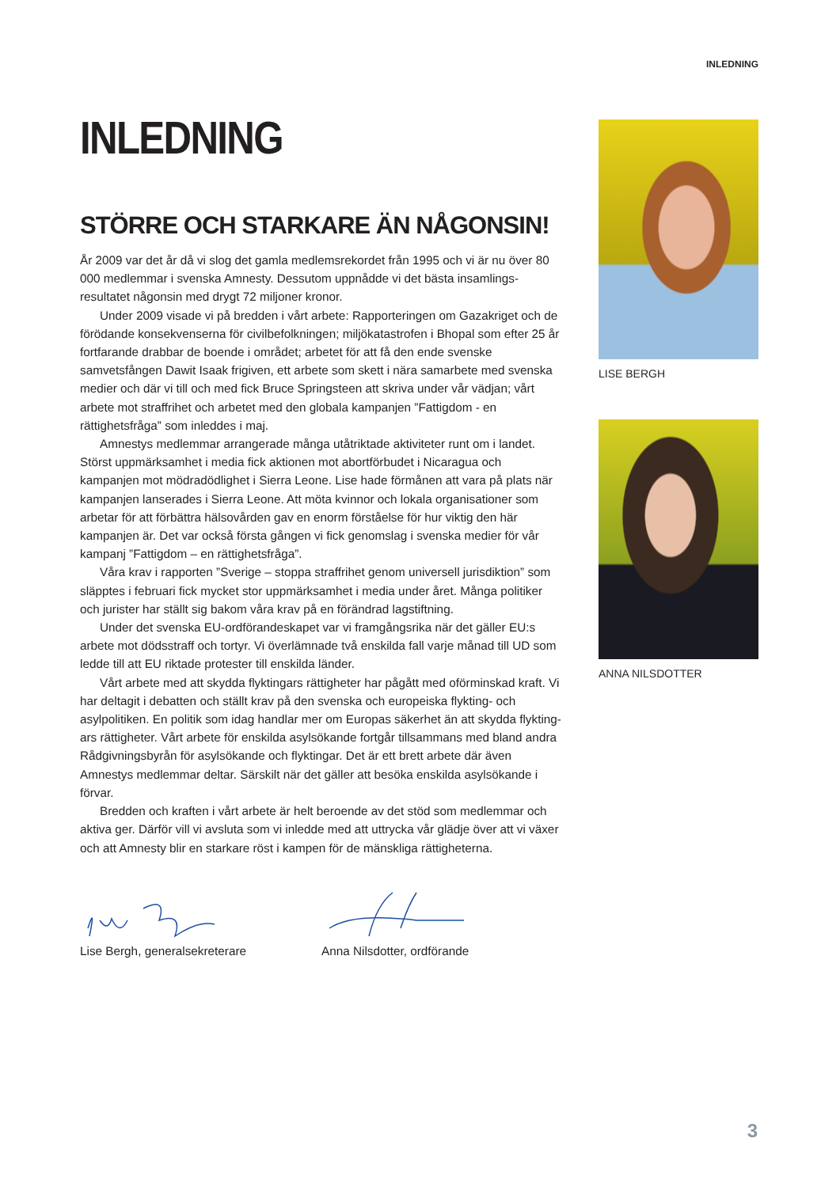INLEDNING
INLEDNING
STÖRRE OCH STARKARE ÄN NÅGONSIN!
År 2009 var det år då vi slog det gamla medlemsrekordet från 1995 och vi är nu över 80 000 medlemmar i svenska Amnesty. Dessutom uppnådde vi det bästa insamlings­resultatet någonsin med drygt 72 miljoner kronor.
Under 2009 visade vi på bredden i vårt arbete: Rapporteringen om Gazakriget och de förödande konsekvenserna för civilbefolkningen; miljökatastrofen i Bhopal som efter 25 år fortfarande drabbar de boende i området; arbetet för att få den ende svenske samvetsfången Dawit Isaak frigiven, ett arbete som skett i nära samarbete med svenska medier och där vi till och med fick Bruce Springsteen att skriva under vår vädjan; vårt arbete mot straffrihet och arbetet med den globala kampanjen ”Fattigdom - en rättighetsfråga” som inleddes i maj.
Amnestys medlemmar arrangerade många utåtriktade aktiviteter runt om i landet. Störst uppmärksamhet i media fick aktionen mot abortförbudet i Nicaragua och kampanjen mot mödradödlighet i Sierra Leone. Lise hade förmånen att vara på plats när kampanjen lanse­rades i Sierra Leone. Att möta kvinnor och lokala organisationer som arbetar för att förbättra hälsovården gav en enorm förståelse för hur viktig den här kampanjen är. Det var också första gången vi fick genomslag i svenska medier för vår kampanj ”Fattigdom – en rättighetsfråga”.
Våra krav i rapporten ”Sverige – stoppa straffrihet genom universell jurisdiktion” som släpptes i februari fick mycket stor uppmärksamhet i media under året. Många politiker och jurister har ställt sig bakom våra krav på en förändrad lagstiftning.
Under det svenska EU-ordförandeskapet var vi framgångsrika när det gäller EU:s arbete mot dödsstraff och tortyr. Vi överlämnade två enskilda fall varje månad till UD som ledde till att EU riktade protester till enskilda länder.
Vårt arbete med att skydda flyktingars rättigheter har pågått med oförminskad kraft. Vi har deltagit i debatten och ställt krav på den svenska och europeiska flykting- och asylpolitiken. En politik som idag handlar mer om Europas säkerhet än att skydda flykting­ars rättigheter. Vårt arbete för enskilda asylsökande fortgår tillsammans med bland andra Rådgivningsbyrån för asylsökande och flyktingar. Det är ett brett arbete där även Amnestys medlemmar deltar. Särskilt när det gäller att besöka enskilda asylsökande i förvar.
Bredden och kraften i vårt arbete är helt beroende av det stöd som medlemmar och aktiva ger. Därför vill vi avsluta som vi inledde med att uttrycka vår glädje över att vi växer och att Amnesty blir en starkare röst i kampen för de mänskliga rättigheterna.
Lise Bergh, generalsekreterare Anna Nilsdotter, ordförande
LISE BERGH
ANNA NILSDOTTER
3